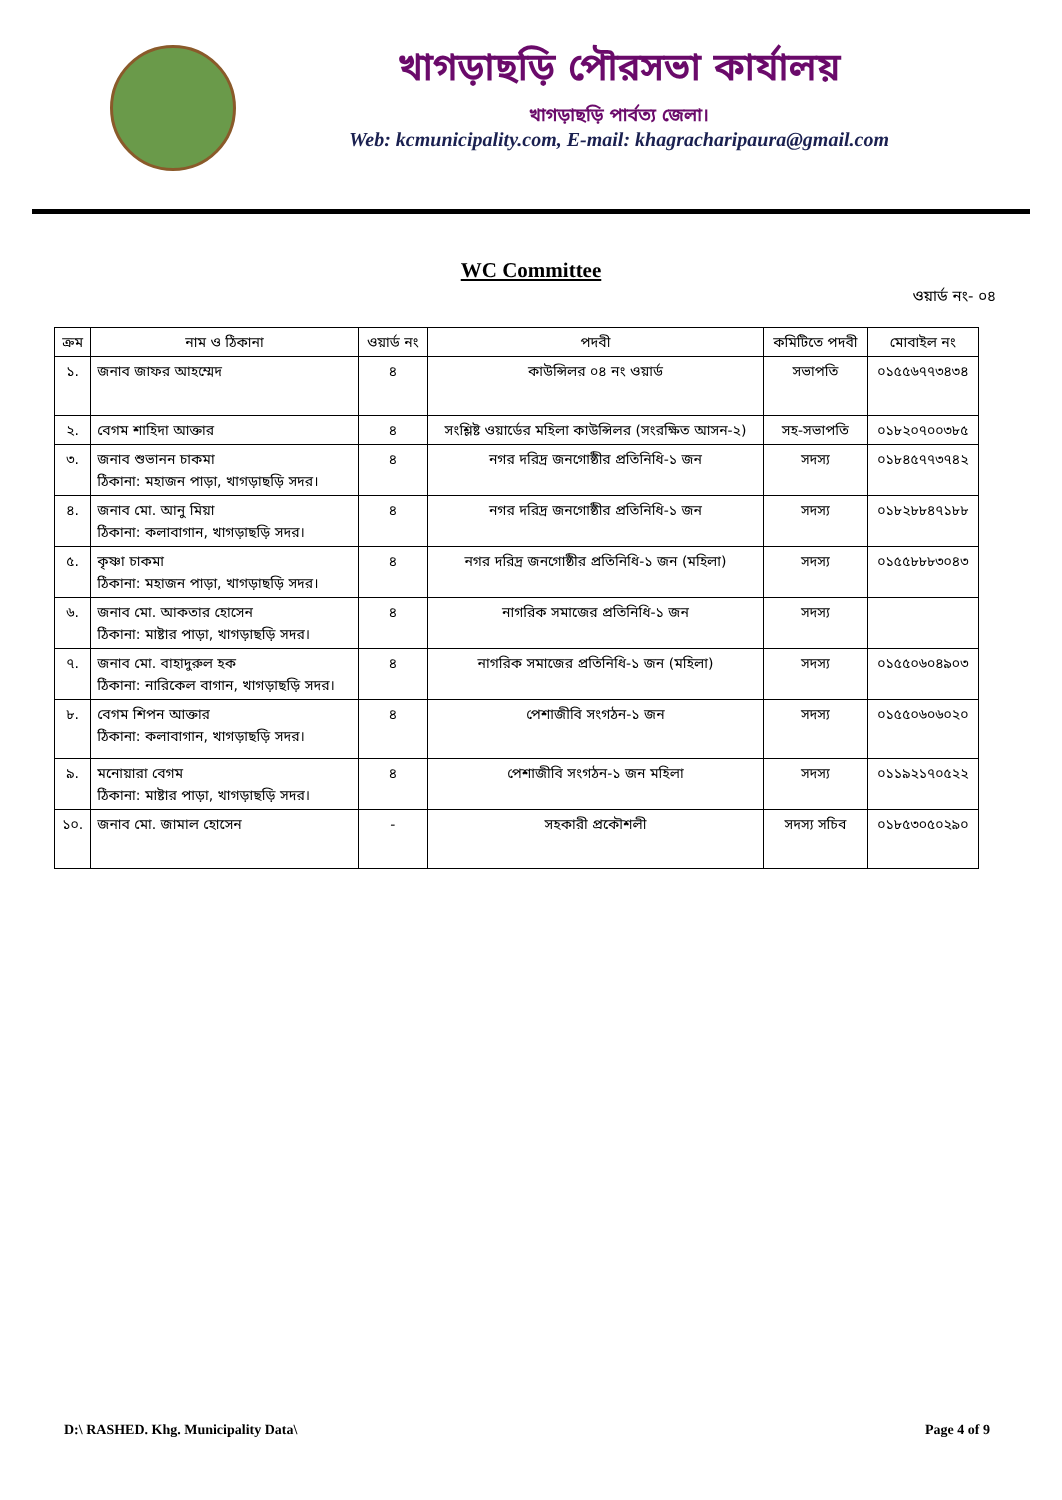খাগড়াছড়ি পৌরসভা কার্যালয়
খাগড়াছড়ি পার্বত্য জেলা।
Web: kcmunicipality.com, E-mail: khagracharipaura@gmail.com
WC Committee
ওয়ার্ড নং- ০৪
| ক্রম | নাম ও ঠিকানা | ওয়ার্ড নং | পদবী | কমিটিতে পদবী | মোবাইল নং |
| --- | --- | --- | --- | --- | --- |
| ১. | জনাব জাফর আহম্মেদ | ৪ | কাউন্সিলর ০৪ নং ওয়ার্ড | সভাপতি | ০১৫৫৬৭৭৩৪৩৪ |
| ২. | বেগম শাহিদা আক্তার | ৪ | সংশ্লিষ্ট ওয়ার্ডের মহিলা কাউন্সিলর (সংরক্ষিত আসন-২) | সহ-সভাপতি | ০১৮২০৭০০৩৮৫ |
| ৩. | জনাব শুভানন চাকমা ঠিকানা: মহাজন পাড়া, খাগড়াছড়ি সদর। | ৪ | নগর দরিদ্র জনগোষ্ঠীর প্রতিনিধি-১ জন | সদস্য | ০১৮৪৫৭৭৩৭৪২ |
| ৪. | জনাব মো. আনু মিয়া ঠিকানা: কলাবাগান, খাগড়াছড়ি সদর। | ৪ | নগর দরিদ্র জনগোষ্ঠীর প্রতিনিধি-১ জন | সদস্য | ০১৮২৮৮৪৭১৮৮ |
| ৫. | কৃষ্ণা চাকমা ঠিকানা: মহাজন পাড়া, খাগড়াছড়ি সদর। | ৪ | নগর দরিদ্র জনগোষ্ঠীর প্রতিনিধি-১ জন (মহিলা) | সদস্য | ০১৫৫৮৮৮৩০৪৩ |
| ৬. | জনাব মো. আকতার হোসেন ঠিকানা: মাষ্টার পাড়া, খাগড়াছড়ি সদর। | ৪ | নাগরিক সমাজের প্রতিনিধি-১ জন | সদস্য | |
| ৭. | জনাব মো. বাহাদুরুল হক ঠিকানা: নারিকেল বাগান, খাগড়াছড়ি সদর। | ৪ | নাগরিক সমাজের প্রতিনিধি-১ জন (মহিলা) | সদস্য | ০১৫৫০৬০৪৯০৩ |
| ৮. | বেগম শিপন আক্তার ঠিকানা: কলাবাগান, খাগড়াছড়ি সদর। | ৪ | পেশাজীবি সংগঠন-১ জন | সদস্য | ০১৫৫০৬০৬০২০ |
| ৯. | মনোয়ারা বেগম ঠিকানা: মাষ্টার পাড়া, খাগড়াছড়ি সদর। | ৪ | পেশাজীবি সংগঠন-১ জন মহিলা | সদস্য | ০১১৯২১৭০৫২২ |
| ১০. | জনাব মো. জামাল হোসেন | - | সহকারী প্রকৌশলী | সদস্য সচিব | ০১৮৫৩০৫০২৯০ |
D:\ RASHED. Khg. Municipality Data\ Page 4 of 9